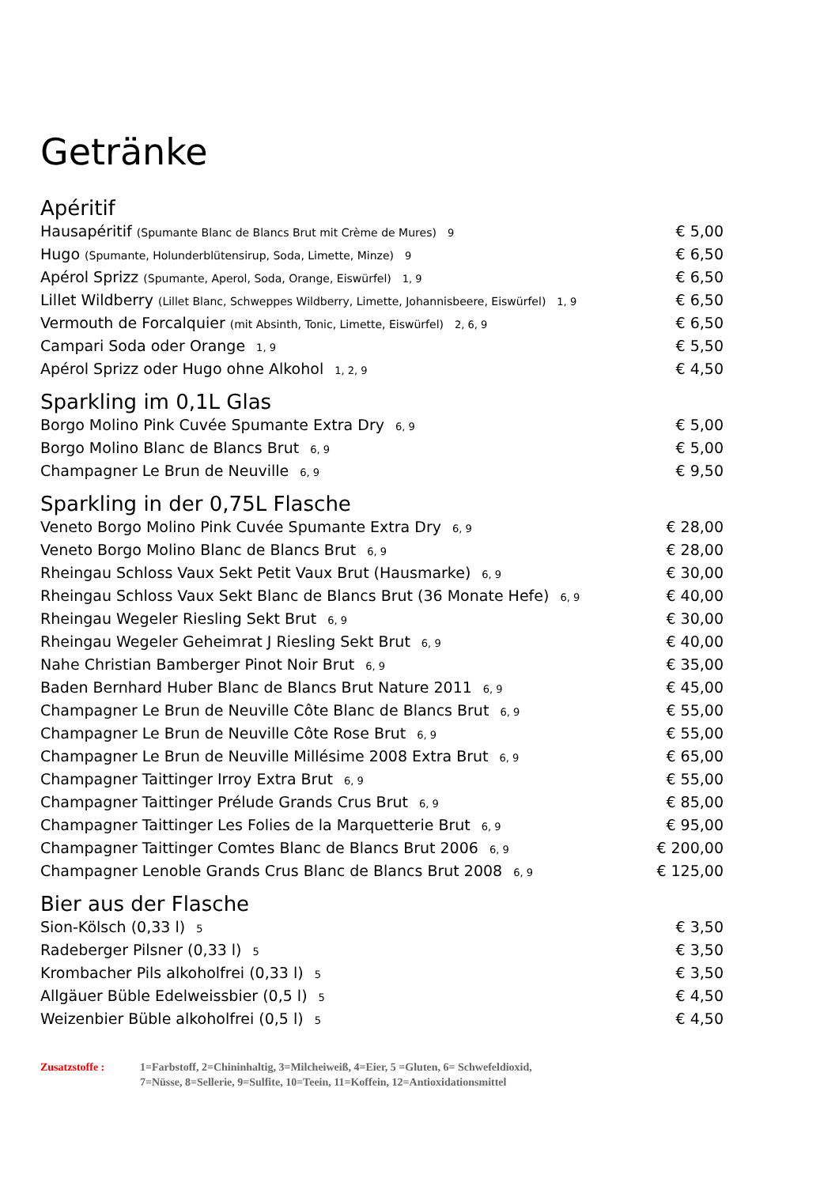Getränke
Apéritif
Hausapéritif (Spumante Blanc de Blancs Brut mit Crème de Mures) 9 € 5,00
Hugo (Spumante, Holunderblütensirup, Soda, Limette, Minze) 9 € 6,50
Apérol Sprizz (Spumante, Aperol, Soda, Orange, Eiswürfel) 1, 9 € 6,50
Lillet Wildberry (Lillet Blanc, Schweppes Wildberry, Limette, Johannisbeere, Eiswürfel) 1, 9 € 6,50
Vermouth de Forcalquier (mit Absinth, Tonic, Limette, Eiswürfel) 2, 6, 9 € 6,50
Campari Soda oder Orange 1, 9 € 5,50
Apérol Sprizz oder Hugo ohne Alkohol 1, 2, 9 € 4,50
Sparkling im 0,1L Glas
Borgo Molino Pink Cuvée Spumante Extra Dry 6, 9 € 5,00
Borgo Molino Blanc de Blancs Brut 6, 9 € 5,00
Champagner Le Brun de Neuville 6, 9 € 9,50
Sparkling in der 0,75L Flasche
Veneto Borgo Molino Pink Cuvée Spumante Extra Dry 6, 9 € 28,00
Veneto Borgo Molino Blanc de Blancs Brut 6, 9 € 28,00
Rheingau Schloss Vaux Sekt Petit Vaux Brut (Hausmarke) 6, 9 € 30,00
Rheingau Schloss Vaux Sekt Blanc de Blancs Brut (36 Monate Hefe) 6, 9 € 40,00
Rheingau Wegeler Riesling Sekt Brut 6, 9 € 30,00
Rheingau Wegeler Geheimrat J Riesling Sekt Brut 6, 9 € 40,00
Nahe Christian Bamberger Pinot Noir Brut 6, 9 € 35,00
Baden Bernhard Huber Blanc de Blancs Brut Nature 2011 6, 9 € 45,00
Champagner Le Brun de Neuville Côte Blanc de Blancs Brut 6, 9 € 55,00
Champagner Le Brun de Neuville Côte Rose Brut 6, 9 € 55,00
Champagner Le Brun de Neuville Millésime 2008 Extra Brut 6, 9 € 65,00
Champagner Taittinger Irroy Extra Brut 6, 9 € 55,00
Champagner Taittinger Prélude Grands Crus Brut 6, 9 € 85,00
Champagner Taittinger Les Folies de la Marquetterie Brut 6, 9 € 95,00
Champagner Taittinger Comtes Blanc de Blancs Brut 2006 6, 9 € 200,00
Champagner Lenoble Grands Crus Blanc de Blancs Brut 2008 6, 9 € 125,00
Bier aus der Flasche
Sion-Kölsch (0,33 l) 5 € 3,50
Radeberger Pilsner (0,33 l) 5 € 3,50
Krombacher Pils alkoholfrei (0,33 l) 5 € 3,50
Allgäuer Büble Edelweissbier (0,5 l) 5 € 4,50
Weizenbier Büble alkoholfrei (0,5 l) 5 € 4,50
Zusatzstoffe : 1=Farbstoff, 2=Chininhaltig, 3=Milcheiweiß, 4=Eier, 5 =Gluten, 6= Schwefeldioxid,
7=Nüsse, 8=Sellerie, 9=Sulfite, 10=Teein, 11=Koffein, 12=Antioxidationsmittel